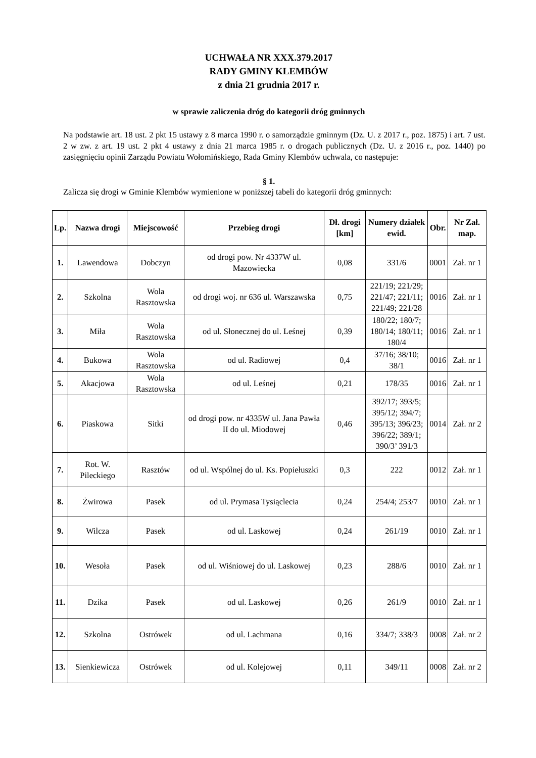UCHWAŁA NR XXX.379.2017
RADY GMINY KLEMBÓW
z dnia 21 grudnia 2017 r.
w sprawie zaliczenia dróg do kategorii dróg gminnych
Na podstawie art. 18 ust. 2 pkt 15 ustawy z 8 marca 1990 r. o samorządzie gminnym (Dz. U. z 2017 r., poz. 1875) i art. 7 ust. 2 w zw. z art. 19 ust. 2 pkt 4 ustawy z dnia 21 marca 1985 r. o drogach publicznych (Dz. U. z 2016 r., poz. 1440) po zasięgnięciu opinii Zarządu Powiatu Wołomińskiego, Rada Gminy Klembów uchwala, co następuje:
§ 1.
Zalicza się drogi w Gminie Klembów wymienione w poniższej tabeli do kategorii dróg gminnych:
| Lp. | Nazwa drogi | Miejscowość | Przebieg drogi | Dł. drogi [km] | Numery działek ewid. | Obr. | Nr Zał. map. |
| --- | --- | --- | --- | --- | --- | --- | --- |
| 1. | Lawendowa | Dobczyn | od drogi pow. Nr 4337W ul. Mazowiecka | 0,08 | 331/6 | 0001 | Zał. nr 1 |
| 2. | Szkolna | Wola Rasztowska | od drogi woj. nr 636 ul. Warszawska | 0,75 | 221/19; 221/29; 221/47; 221/11; 221/49; 221/28 | 0016 | Zał. nr 1 |
| 3. | Miła | Wola Rasztowska | od ul. Słonecznej do ul. Leśnej | 0,39 | 180/22; 180/7; 180/14; 180/11; 180/4 | 0016 | Zał. nr 1 |
| 4. | Bukowa | Wola Rasztowska | od ul. Radiowej | 0,4 | 37/16; 38/10; 38/1 | 0016 | Zał. nr 1 |
| 5. | Akacjowa | Wola Rasztowska | od ul. Leśnej | 0,21 | 178/35 | 0016 | Zał. nr 1 |
| 6. | Piaskowa | Sitki | od drogi pow. nr 4335W ul. Jana Pawła II do ul. Miodowej | 0,46 | 392/17; 393/5; 395/12; 394/7; 395/13; 396/23; 396/22; 389/1; 390/3’ 391/3 | 0014 | Zał. nr 2 |
| 7. | Rot. W. Pileckiego | Rasztów | od ul. Wspólnej do ul. Ks. Popiełuszki | 0,3 | 222 | 0012 | Zał. nr 1 |
| 8. | Żwirowa | Pasek | od ul. Prymasa Tysiąclecia | 0,24 | 254/4; 253/7 | 0010 | Zał. nr 1 |
| 9. | Wilcza | Pasek | od ul. Laskowej | 0,24 | 261/19 | 0010 | Zał. nr 1 |
| 10. | Wesoła | Pasek | od ul. Wiśniowej do ul. Laskowej | 0,23 | 288/6 | 0010 | Zał. nr 1 |
| 11. | Dzika | Pasek | od ul. Laskowej | 0,26 | 261/9 | 0010 | Zał. nr 1 |
| 12. | Szkolna | Ostrówek | od ul. Lachmana | 0,16 | 334/7; 338/3 | 0008 | Zał. nr 2 |
| 13. | Sienkiewicza | Ostrówek | od ul. Kolejowej | 0,11 | 349/11 | 0008 | Zał. nr 2 |